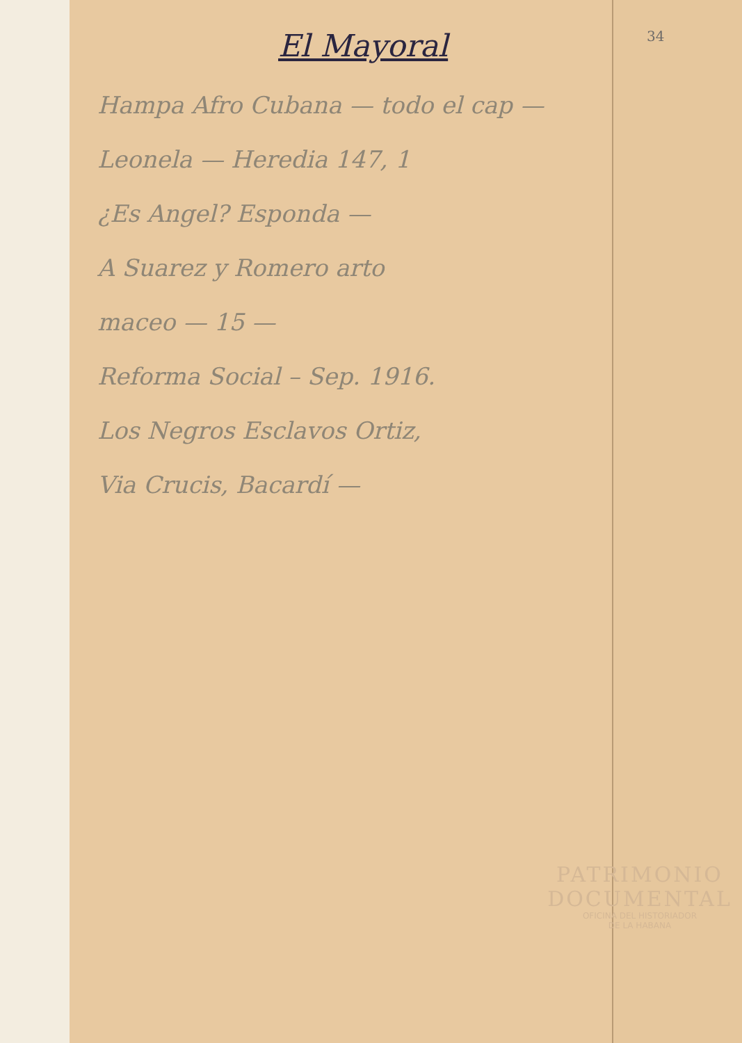34
El Mayoral
Hampa Afro Cubana — todo el cap —
Leonela — Heredia 147, 1
¿Es Angel? Esponda —
A Suarez y Romero arto
maceo — 15 —
Reforma Social – Sep. 1916.
Los Negros Esclavos Ortiz,
Via Crucis, Bacardí —
PATRIMONIO
DOCUMENTAL
OFICINA DEL HISTORIADOR
DE LA HABANA